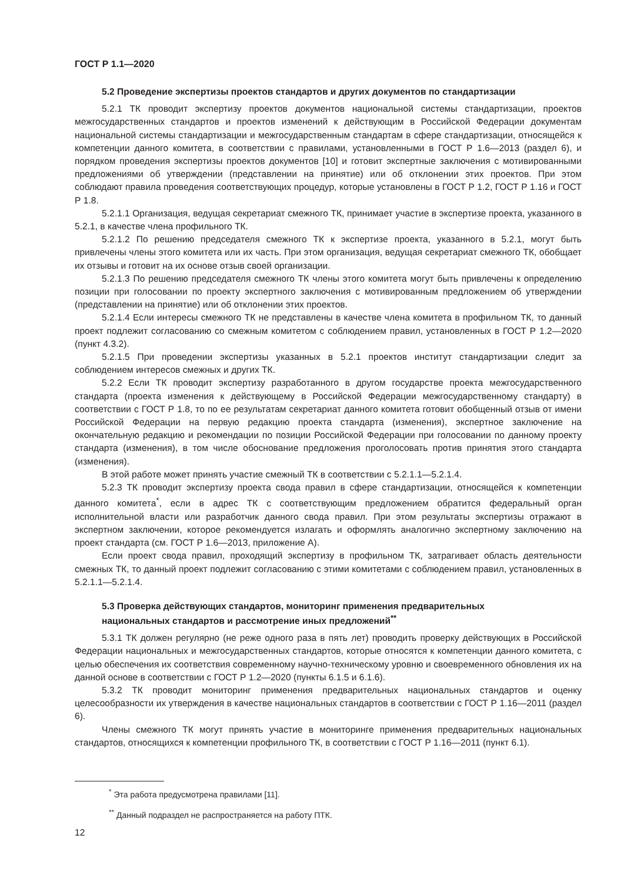ГОСТ Р 1.1—2020
5.2 Проведение экспертизы проектов стандартов и других документов по стандартизации
5.2.1 ТК проводит экспертизу проектов документов национальной системы стандартизации, проектов межгосударственных стандартов и проектов изменений к действующим в Российской Федерации документам национальной системы стандартизации и межгосударственным стандартам в сфере стандартизации, относящейся к компетенции данного комитета, в соответствии с правилами, установленными в ГОСТ Р 1.6—2013 (раздел 6), и порядком проведения экспертизы проектов документов [10] и готовит экспертные заключения с мотивированными предложениями об утверждении (представлении на принятие) или об отклонении этих проектов. При этом соблюдают правила проведения соответствующих процедур, которые установлены в ГОСТ Р 1.2, ГОСТ Р 1.16 и ГОСТ Р 1.8.
5.2.1.1 Организация, ведущая секретариат смежного ТК, принимает участие в экспертизе проекта, указанного в 5.2.1, в качестве члена профильного ТК.
5.2.1.2 По решению председателя смежного ТК к экспертизе проекта, указанного в 5.2.1, могут быть привлечены члены этого комитета или их часть. При этом организация, ведущая секретариат смежного ТК, обобщает их отзывы и готовит на их основе отзыв своей организации.
5.2.1.3 По решению председателя смежного ТК члены этого комитета могут быть привлечены к определению позиции при голосовании по проекту экспертного заключения с мотивированным предложением об утверждении (представлении на принятие) или об отклонении этих проектов.
5.2.1.4 Если интересы смежного ТК не представлены в качестве члена комитета в профильном ТК, то данный проект подлежит согласованию со смежным комитетом с соблюдением правил, установленных в ГОСТ Р 1.2—2020 (пункт 4.3.2).
5.2.1.5 При проведении экспертизы указанных в 5.2.1 проектов институт стандартизации следит за соблюдением интересов смежных и других ТК.
5.2.2 Если ТК проводит экспертизу разработанного в другом государстве проекта межгосударственного стандарта (проекта изменения к действующему в Российской Федерации межгосударственному стандарту) в соответствии с ГОСТ Р 1.8, то по ее результатам секретариат данного комитета готовит обобщенный отзыв от имени Российской Федерации на первую редакцию проекта стандарта (изменения), экспертное заключение на окончательную редакцию и рекомендации по позиции Российской Федерации при голосовании по данному проекту стандарта (изменения), в том числе обоснование предложения проголосовать против принятия этого стандарта (изменения).
В этой работе может принять участие смежный ТК в соответствии с 5.2.1.1—5.2.1.4.
5.2.3 ТК проводит экспертизу проекта свода правил в сфере стандартизации, относящейся к компетенции данного комитета<sup>*</sup>, если в адрес ТК с соответствующим предложением обратится федеральный орган исполнительной власти или разработчик данного свода правил. При этом результаты экспертизы отражают в экспертном заключении, которое рекомендуется излагать и оформлять аналогично экспертному заключению на проект стандарта (см. ГОСТ Р 1.6—2013, приложение А).
Если проект свода правил, проходящий экспертизу в профильном ТК, затрагивает область деятельности смежных ТК, то данный проект подлежит согласованию с этими комитетами с соблюдением правил, установленных в 5.2.1.1—5.2.1.4.
5.3 Проверка действующих стандартов, мониторинг применения предварительных
национальных стандартов и рассмотрение иных предложений<sup>**</sup>
5.3.1 ТК должен регулярно (не реже одного раза в пять лет) проводить проверку действующих в Российской Федерации национальных и межгосударственных стандартов, которые относятся к компетенции данного комитета, с целью обеспечения их соответствия современному научно-техническому уровню и своевременного обновления их на данной основе в соответствии с ГОСТ Р 1.2—2020 (пункты 6.1.5 и 6.1.6).
5.3.2 ТК проводит мониторинг применения предварительных национальных стандартов и оценку целесообразности их утверждения в качестве национальных стандартов в соответствии с ГОСТ Р 1.16—2011 (раздел 6).
Члены смежного ТК могут принять участие в мониторинге применения предварительных национальных стандартов, относящихся к компетенции профильного ТК, в соответствии с ГОСТ Р 1.16—2011 (пункт 6.1).
<sup>*</sup> Эта работа предусмотрена правилами [11].
<sup>**</sup> Данный подраздел не распространяется на работу ПТК.
12